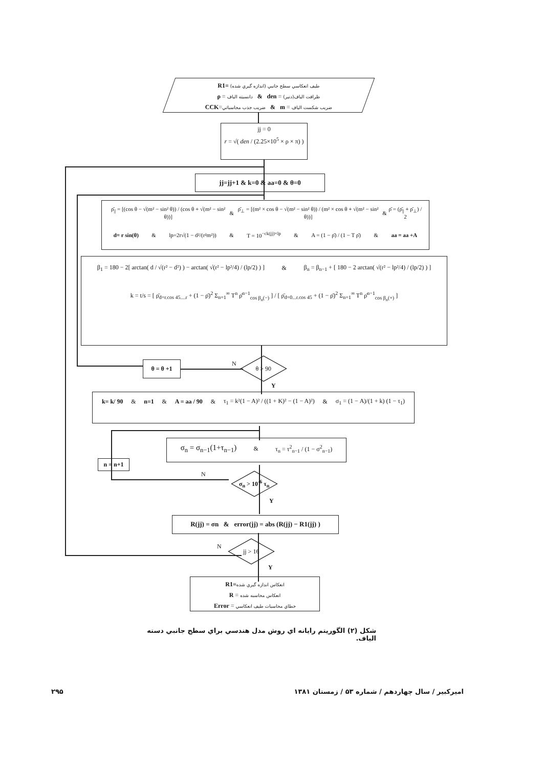R1= طيف انعكاسي سطح جانبي (اندازه گيري شده)
ρ = دانسيته الياف & den = ظرافت الياف(دنير)
CCK=ضريب جذب محاسباتي & m = ضريب شكست الياف
jj = 0
r = √( den / (2.25×10<sup>5</sup> × ρ × π) )
jj=jj+1 & k=0 & aa=0 & θ=0
ρ̄<sub>||</sub> = [(cos θ − √(m² − sin² θ)) / (cos θ + √(m² − sin² θ))] & ρ̄<sub>⊥</sub> = [(m² × cos θ − √(m² − sin² θ)) / (m² × cos θ + √(m² − sin² θ))] & ρ̄ = (ρ̄<sub>||</sub> + ρ̄<sub>⊥</sub>) / 2
d= r sin(θ) & lp=2r√(1 − d²/(r²m²)) & T = 10<sup>−ck(jj)×lp</sup> & A = (1 − ρ̄) / (1 − T ρ̄) & aa = aa +A
β<sub>1</sub> = 180 − 2[ arctan( d / √(r² − d²) ) − arctan( √(r² − lp²/4) / (lp/2) ) ] & β<sub>n</sub> = β<sub>n−1</sub> + [ 180 − 2 arctan( √(r² − lp²/4) / (lp/2) ) ]
k = t/s = [ ρ̄<sub>d=r.cos 45....r</sub> + (1 − ρ̄)<sup>2</sup> Σ<sub>n=1</sub><sup>∞</sup> T<sup>n</sup> ρ̄<sup>n−1</sup><sub>cos β<sub>n</sub>(−)</sub> ] / [ ρ̄<sub>d=0...r.cos 45</sub> + (1 − ρ̄)<sup>2</sup> Σ<sub>n=1</sub><sup>∞</sup> T<sup>n</sup> ρ̄<sup>n−1</sup><sub>cos β<sub>n</sub>(+)</sub> ]
θ = θ +1
N
θ > 90
Y
k= k/ 90 & n=1 & A = aa / 90 & τ<sub>1</sub> = k²(1 − A)² / ((1 + K)² − (1 − A)²) & σ<sub>1</sub> = (1 − A)/(1 + k) (1 − τ<sub>1</sub>)
σ<sub>n</sub> = σ<sub>n−1</sub>(1+τ<sub>n−1</sub>) & τ<sub>n</sub> = τ<sup>2</sup><sub>n−1</sub> / (1 − σ<sup>2</sup><sub>n−1</sub>)
n = n+1
N
σ<sub>n</sub> > 10<sup>-6</sup> τ<sub>n</sub>
Y
R(jj) = σn & error(jj) = abs (R(jj) − R1(jj) )
N
jj > 16
Y
R1=انعكاس اندازه گيري شده
R = انعكاس محاسبه شده
Error = خطاي محاسبات طيف انعكاسي
شكل (۲) الگوريتم رايانه اي روش مدل هندسي براي سطح جانبي دسته الياف.
۲۹۵ اميركبير / سال چهاردهم / شماره ۵۳ / زمستان ۱۳۸۱